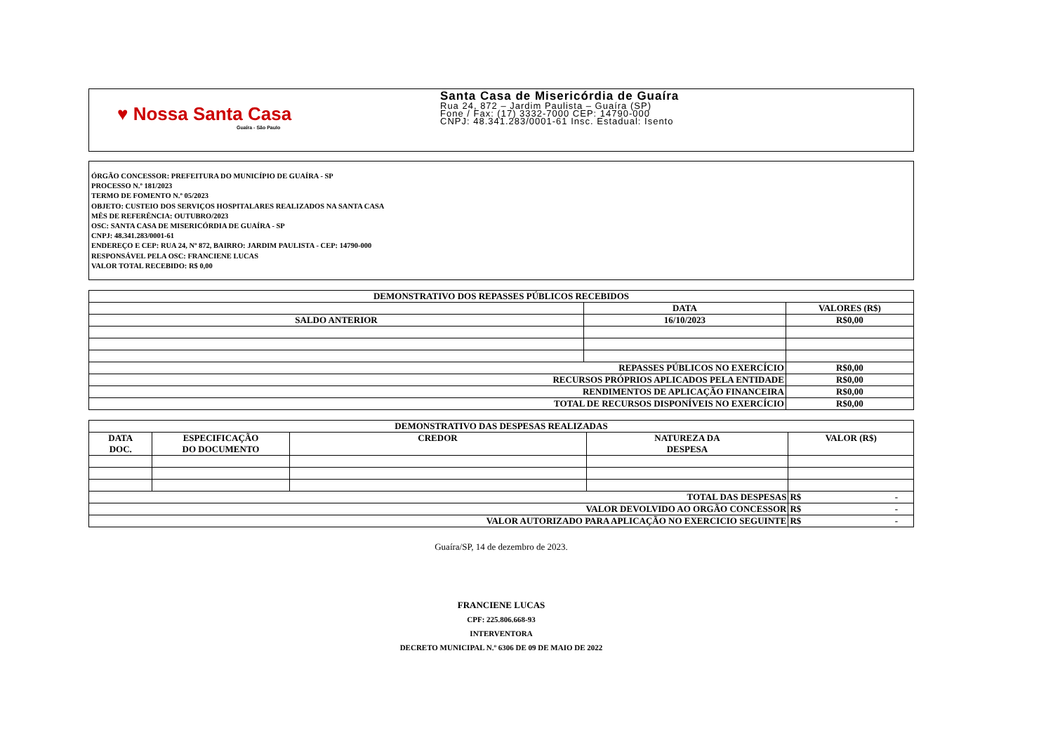♥ Nossa Santa Casa
Guaíra - São Paulo
Santa Casa de Misericórdia de Guaíra
Rua 24, 872 – Jardim Paulista – Guaíra (SP)
Fone / Fax: (17) 3332-7000 CEP: 14790-000
CNPJ: 48.341.283/0001-61 Insc. Estadual: Isento
ÓRGÃO CONCESSOR: PREFEITURA DO MUNICÍPIO DE GUAÍRA - SP
PROCESSO N.º 181/2023
TERMO DE FOMENTO N.º 05/2023
OBJETO: CUSTEIO DOS SERVIÇOS HOSPITALARES REALIZADOS NA SANTA CASA
MÊS DE REFERÊNCIA: OUTUBRO/2023
OSC: SANTA CASA DE MISERICÓRDIA DE GUAÍRA - SP
CNPJ: 48.341.283/0001-61
ENDEREÇO E CEP: RUA 24, Nº 872, BAIRRO: JARDIM PAULISTA - CEP: 14790-000
RESPONSÁVEL PELA OSC: FRANCIENE LUCAS
VALOR TOTAL RECEBIDO: R$ 0,00
| DEMONSTRATIVO DOS REPASSES PÚBLICOS RECEBIDOS | | |
| --- | --- | --- |
| | DATA | VALORES (R$) |
| SALDO ANTERIOR | 16/10/2023 | R$0,00 |
| REPASSES PÚBLICOS NO EXERCÍCIO | | R$0,00 |
| RECURSOS PRÓPRIOS APLICADOS PELA ENTIDADE | | R$0,00 |
| RENDIMENTOS DE APLICAÇÃO FINANCEIRA | | R$0,00 |
| TOTAL DE RECURSOS DISPONÍVEIS NO EXERCÍCIO | | R$0,00 |
| DEMONSTRATIVO DAS DESPESAS REALIZADAS | | | | |
| --- | --- | --- | --- | --- |
| DATA DOC. | ESPECIFICAÇÃO DO DOCUMENTO | CREDOR | NATUREZA DA DESPESA | VALOR (R$) |
| TOTAL DAS DESPESAS | | | | R$ - |
| VALOR DEVOLVIDO AO ORGÃO CONCESSOR | | | | R$ - |
| VALOR AUTORIZADO PARA APLICAÇÃO NO EXERCICIO SEGUINTE | | | | R$ - |
Guaíra/SP, 14 de dezembro de 2023.
FRANCIENE LUCAS
CPF: 225.806.668-93
INTERVENTORA
DECRETO MUNICIPAL N.º 6306 DE 09 DE MAIO DE 2022